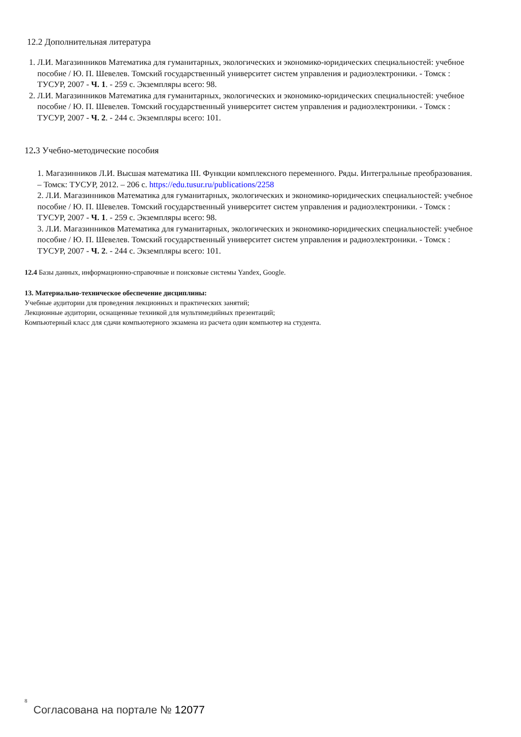12.2 Дополнительная литература
1. Л.И. Магазинников Математика для гуманитарных, экологических и экономико-юридических специальностей: учебное пособие / Ю. П. Шевелев. Томский государственный университет систем управления и радиоэлектроники. - Томск : ТУСУР, 2007 - Ч. 1. - 259 с. Экземпляры всего: 98.
2. Л.И. Магазинников Математика для гуманитарных, экологических и экономико-юридических специальностей: учебное пособие / Ю. П. Шевелев. Томский государственный университет систем управления и радиоэлектроники. - Томск : ТУСУР, 2007 - Ч. 2. - 244 с. Экземпляры всего: 101.
12. 3 Учебно-методические пособия
1. Магазинников Л.И. Высшая математика III. Функции комплексного переменного. Ряды. Интегральные преобразования. – Томск: ТУСУР, 2012. – 206 с. https://edu.tusur.ru/publications/2258
2. Л.И. Магазинников Математика для гуманитарных, экологических и экономико-юридических специальностей: учебное пособие / Ю. П. Шевелев. Томский государственный университет систем управления и радиоэлектроники. - Томск : ТУСУР, 2007 - Ч. 1. - 259 с. Экземпляры всего: 98.
3. Л.И. Магазинников Математика для гуманитарных, экологических и экономико-юридических специальностей: учебное пособие / Ю. П. Шевелев. Томский государственный университет систем управления и радиоэлектроники. - Томск : ТУСУР, 2007 - Ч. 2. - 244 с. Экземпляры всего: 101.
12.4 Базы данных, информационно-справочные и поисковые системы Yandex, Google.
13. Материально-техническое обеспечение дисциплины:
Учебные аудитории для проведения лекционных и практических занятий;
Лекционные аудитории, оснащенные техникой для мультимедийных презентаций;
Компьютерный класс для сдачи компьютерного экзамена из расчета один компьютер на студента.
8
Согласована на портале № 12077